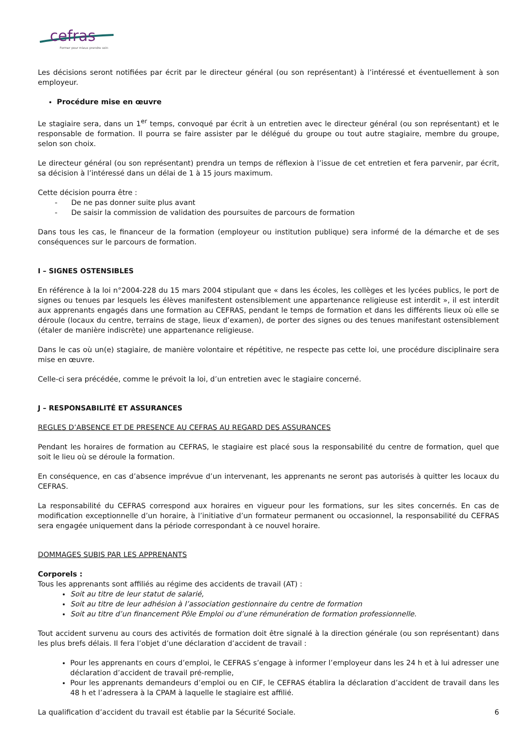cefras
Former pour mieux prendre soin
Les décisions seront notifiées par écrit par le directeur général (ou son représentant) à l’intéressé et éventuellement à son employeur.
Procédure mise en œuvre
Le stagiaire sera, dans un 1<sup>er</sup> temps, convoqué par écrit à un entretien avec le directeur général (ou son représentant) et le responsable de formation. Il pourra se faire assister par le délégué du groupe ou tout autre stagiaire, membre du groupe, selon son choix.
Le directeur général (ou son représentant) prendra un temps de réflexion à l’issue de cet entretien et fera parvenir, par écrit, sa décision à l’intéressé dans un délai de 1 à 15 jours maximum.
Cette décision pourra être :
- De ne pas donner suite plus avant
- De saisir la commission de validation des poursuites de parcours de formation
Dans tous les cas, le financeur de la formation (employeur ou institution publique) sera informé de la démarche et de ses conséquences sur le parcours de formation.
I – SIGNES OSTENSIBLES
En référence à la loi n°2004-228 du 15 mars 2004 stipulant que « dans les écoles, les collèges et les lycées publics, le port de signes ou tenues par lesquels les élèves manifestent ostensiblement une appartenance religieuse est interdit », il est interdit aux apprenants engagés dans une formation au CEFRAS, pendant le temps de formation et dans les différents lieux où elle se déroule (locaux du centre, terrains de stage, lieux d’examen), de porter des signes ou des tenues manifestant ostensiblement (étaler de manière indiscrète) une appartenance religieuse.
Dans le cas où un(e) stagiaire, de manière volontaire et répétitive, ne respecte pas cette loi, une procédure disciplinaire sera mise en œuvre.
Celle-ci sera précédée, comme le prévoit la loi, d’un entretien avec le stagiaire concerné.
J – RESPONSABILITÉ ET ASSURANCES
REGLES D’ABSENCE ET DE PRESENCE AU CEFRAS AU REGARD DES ASSURANCES
Pendant les horaires de formation au CEFRAS, le stagiaire est placé sous la responsabilité du centre de formation, quel que soit le lieu où se déroule la formation.
En conséquence, en cas d’absence imprévue d’un intervenant, les apprenants ne seront pas autorisés à quitter les locaux du CEFRAS.
La responsabilité du CEFRAS correspond aux horaires en vigueur pour les formations, sur les sites concernés. En cas de modification exceptionnelle d’un horaire, à l’initiative d’un formateur permanent ou occasionnel, la responsabilité du CEFRAS sera engagée uniquement dans la période correspondant à ce nouvel horaire.
DOMMAGES SUBIS PAR LES APPRENANTS
Corporels :
Tous les apprenants sont affiliés au régime des accidents de travail (AT) :
Soit au titre de leur statut de salarié,
Soit au titre de leur adhésion à l’association gestionnaire du centre de formation
Soit au titre d’un financement Pôle Emploi ou d’une rémunération de formation professionnelle.
Tout accident survenu au cours des activités de formation doit être signalé à la direction générale (ou son représentant) dans les plus brefs délais. Il fera l’objet d’une déclaration d’accident de travail :
Pour les apprenants en cours d’emploi, le CEFRAS s’engage à informer l’employeur dans les 24 h et à lui adresser une déclaration d’accident de travail pré-remplie,
Pour les apprenants demandeurs d’emploi ou en CIF, le CEFRAS établira la déclaration d’accident de travail dans les 48 h et l’adressera à la CPAM à laquelle le stagiaire est affilié.
La qualification d’accident du travail est établie par la Sécurité Sociale.
6